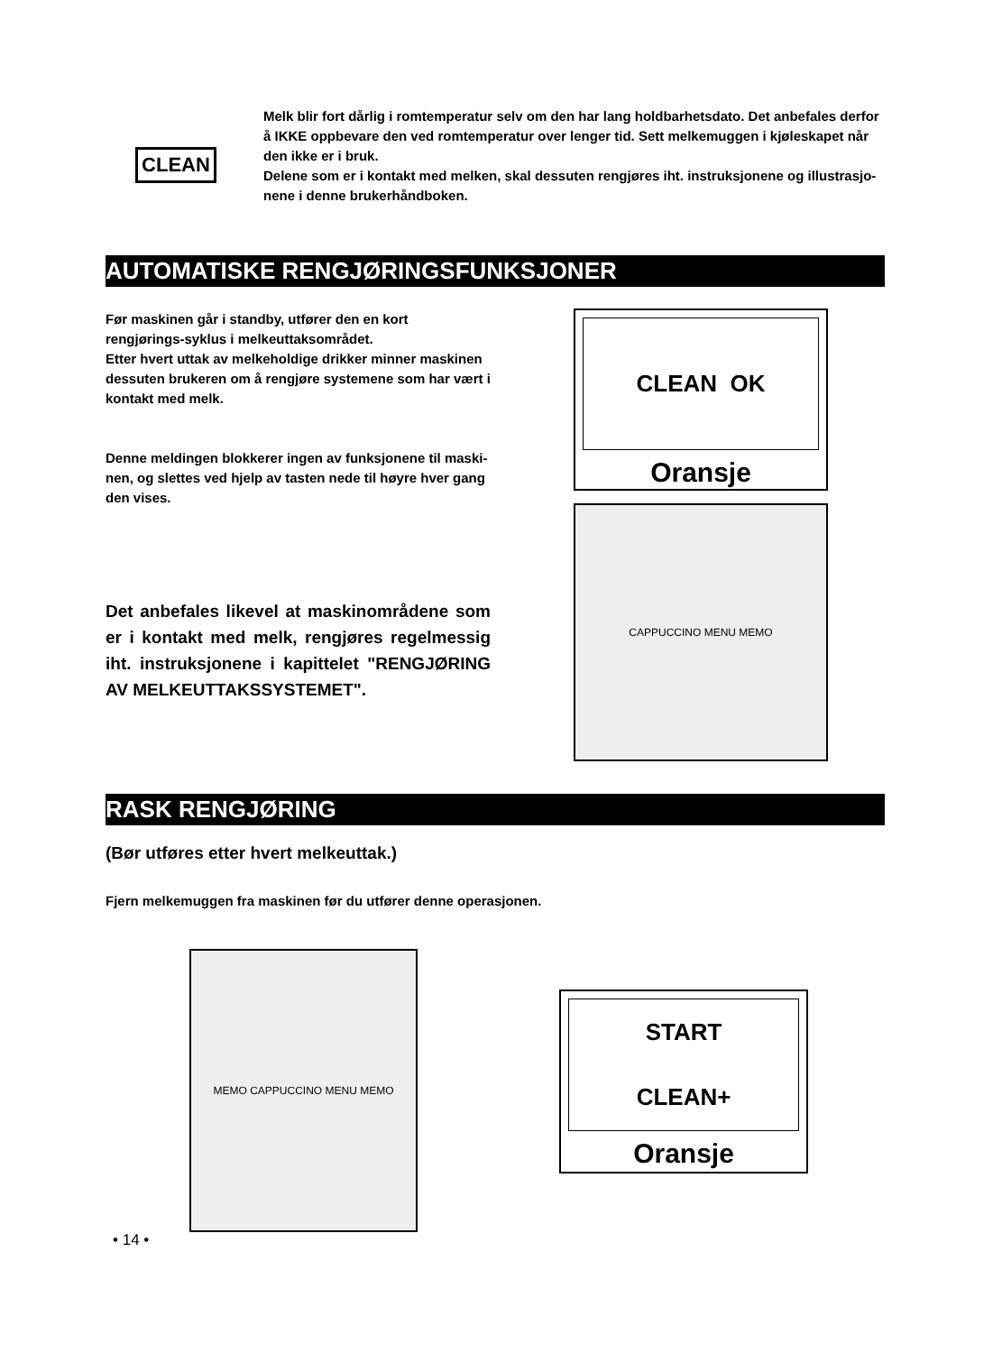CLEAN
Melk blir fort dårlig i romtemperatur selv om den har lang holdbarhetsdato. Det anbefales derfor å IKKE oppbevare den ved romtemperatur over lenger tid. Sett melkemuggen i kjøleskapet når den ikke er i bruk.
Delene som er i kontakt med melken, skal dessuten rengjøres iht. instruksjonene og illustrasjo-nene i denne brukerhåndboken.
AUTOMATISKE RENGJØRINGSFUNKSJONER
Før maskinen går i standby, utfører den en kort rengjørings-syklus i melkeuttaksområdet.
Etter hvert uttak av melkeholdige drikker minner maskinen dessuten brukeren om å rengjøre systemene som har vært i kontakt med melk.
Denne meldingen blokkerer ingen av funksjonene til maski-nen, og slettes ved hjelp av tasten nede til høyre hver gang den vises.
Det anbefales likevel at maskinområdene som er i kontakt med melk, rengjøres regelmessig iht. instruksjonene i kapittelet "RENGJØRING AV MELKEUTTAKSSYSTEMET".
CLEAN OK
Oransje
CAPPUCCINO MENU MEMO
RASK RENGJØRING
(Bør utføres etter hvert melkeuttak.)
Fjern melkemuggen fra maskinen før du utfører denne operasjonen.
MEMO CAPPUCCINO MENU MEMO
START
CLEAN+
Oransje
• 14 •